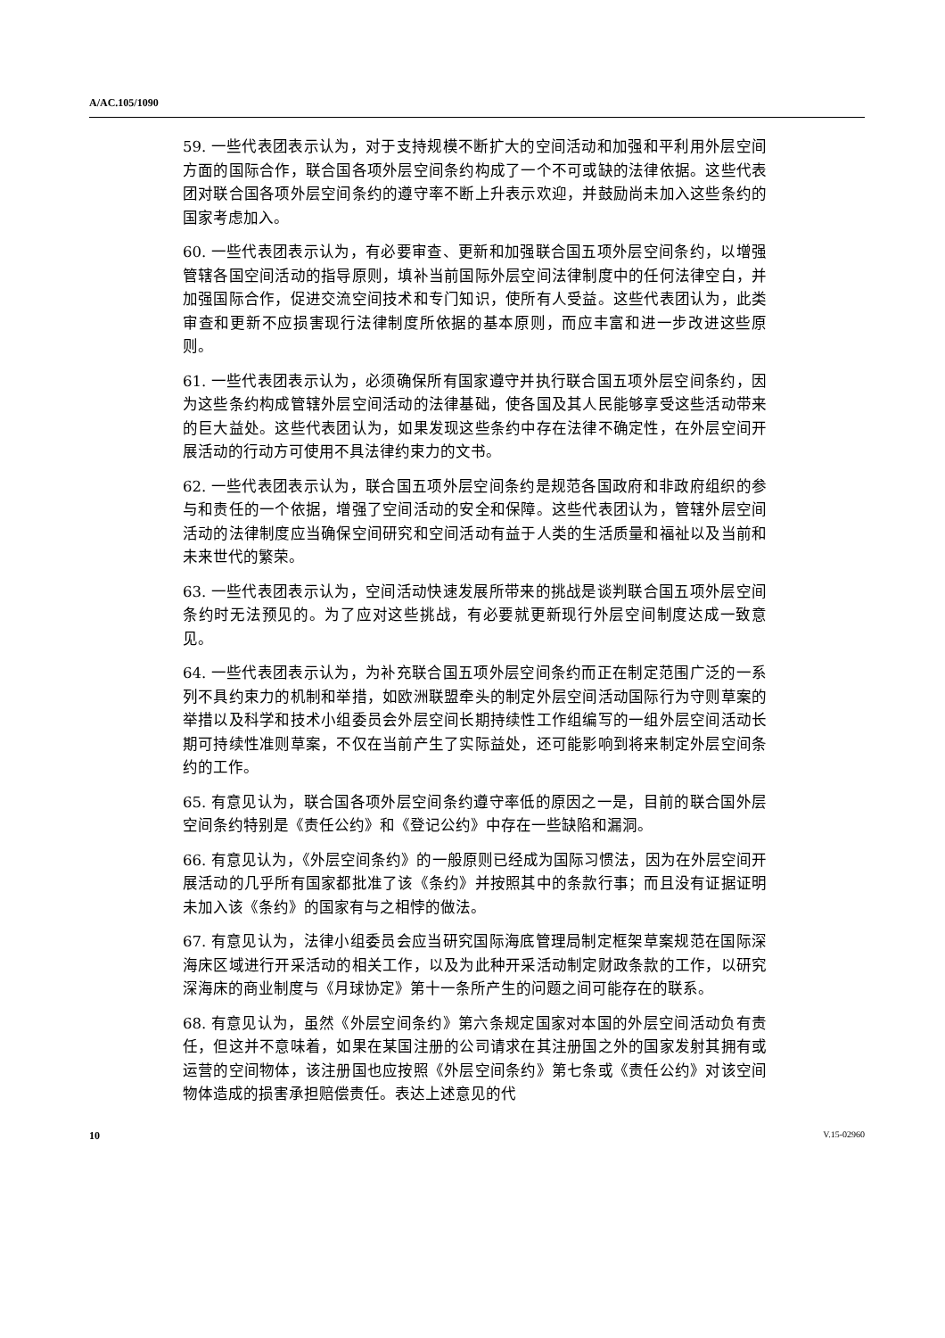A/AC.105/1090
59. 一些代表团表示认为，对于支持规模不断扩大的空间活动和加强和平利用外层空间方面的国际合作，联合国各项外层空间条约构成了一个不可或缺的法律依据。这些代表团对联合国各项外层空间条约的遵守率不断上升表示欢迎，并鼓励尚未加入这些条约的国家考虑加入。
60. 一些代表团表示认为，有必要审查、更新和加强联合国五项外层空间条约，以增强管辖各国空间活动的指导原则，填补当前国际外层空间法律制度中的任何法律空白，并加强国际合作，促进交流空间技术和专门知识，使所有人受益。这些代表团认为，此类审查和更新不应损害现行法律制度所依据的基本原则，而应丰富和进一步改进这些原则。
61. 一些代表团表示认为，必须确保所有国家遵守并执行联合国五项外层空间条约，因为这些条约构成管辖外层空间活动的法律基础，使各国及其人民能够享受这些活动带来的巨大益处。这些代表团认为，如果发现这些条约中存在法律不确定性，在外层空间开展活动的行动方可使用不具法律约束力的文书。
62. 一些代表团表示认为，联合国五项外层空间条约是规范各国政府和非政府组织的参与和责任的一个依据，增强了空间活动的安全和保障。这些代表团认为，管辖外层空间活动的法律制度应当确保空间研究和空间活动有益于人类的生活质量和福祉以及当前和未来世代的繁荣。
63. 一些代表团表示认为，空间活动快速发展所带来的挑战是谈判联合国五项外层空间条约时无法预见的。为了应对这些挑战，有必要就更新现行外层空间制度达成一致意见。
64. 一些代表团表示认为，为补充联合国五项外层空间条约而正在制定范围广泛的一系列不具约束力的机制和举措，如欧洲联盟牵头的制定外层空间活动国际行为守则草案的举措以及科学和技术小组委员会外层空间长期持续性工作组编写的一组外层空间活动长期可持续性准则草案，不仅在当前产生了实际益处，还可能影响到将来制定外层空间条约的工作。
65. 有意见认为，联合国各项外层空间条约遵守率低的原因之一是，目前的联合国外层空间条约特别是《责任公约》和《登记公约》中存在一些缺陷和漏洞。
66. 有意见认为，《外层空间条约》的一般原则已经成为国际习惯法，因为在外层空间开展活动的几乎所有国家都批准了该《条约》并按照其中的条款行事；而且没有证据证明未加入该《条约》的国家有与之相悖的做法。
67. 有意见认为，法律小组委员会应当研究国际海底管理局制定框架草案规范在国际深海床区域进行开采活动的相关工作，以及为此种开采活动制定财政条款的工作，以研究深海床的商业制度与《月球协定》第十一条所产生的问题之间可能存在的联系。
68. 有意见认为，虽然《外层空间条约》第六条规定国家对本国的外层空间活动负有责任，但这并不意味着，如果在某国注册的公司请求在其注册国之外的国家发射其拥有或运营的空间物体，该注册国也应按照《外层空间条约》第七条或《责任公约》对该空间物体造成的损害承担赔偿责任。表达上述意见的代
10 V.15-02960